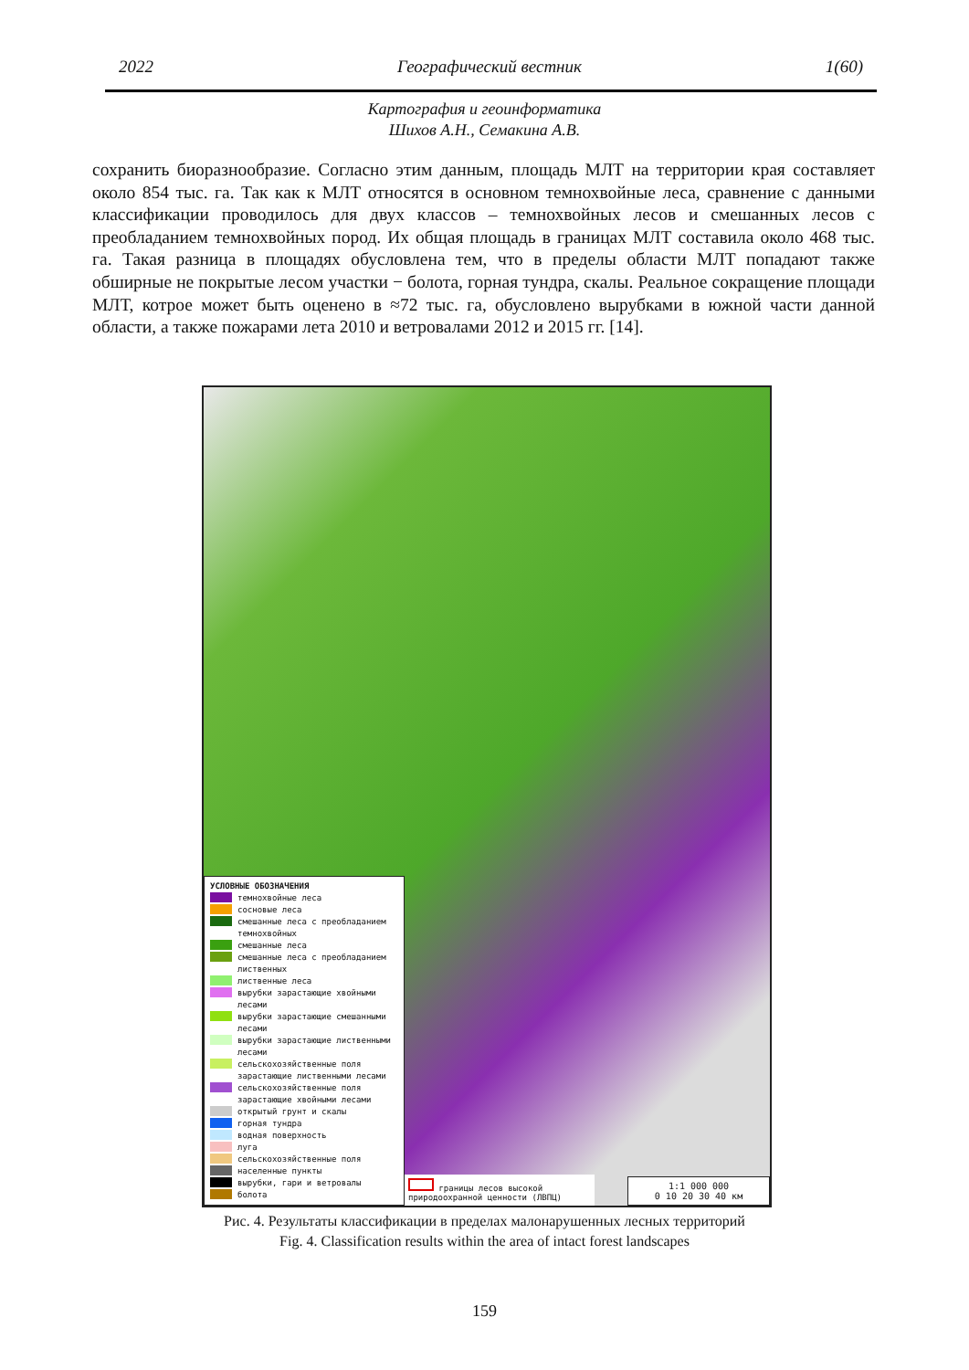2022 Географический вестник 1(60)
Картография и геоинформатика
Шихов А.Н., Семакина А.В.
сохранить биоразнообразие. Согласно этим данным, площадь МЛТ на территории края составляет около 854 тыс. га. Так как к МЛТ относятся в основном темнохвойные леса, сравнение с данными классификации проводилось для двух классов – темнохвойных лесов и смешанных лесов с преобладанием темнохвойных пород. Их общая площадь в границах МЛТ составила около 468 тыс. га. Такая разница в площадях обусловлена тем, что в пределы области МЛТ попадают также обширные не покрытые лесом участки − болота, горная тундра, скалы. Реальное сокращение площади МЛТ, котрое может быть оценено в ≈72 тыс. га, обусловлено вырубками в южной части данной области, а также пожарами лета 2010 и ветровалами 2012 и 2015 гг. [14].
УСЛОВНЫЕ ОБОЗНАЧЕНИЯ
темнохвойные леса
сосновые леса
смешанные леса с преобладанием темнохвойных
смешанные леса
смешанные леса с преобладанием лиственных
лиственные леса
вырубки зарастающие хвойными лесами
вырубки зарастающие смешанными лесами
вырубки зарастающие лиственными лесами
сельскохозяйственные поля зарастающие лиственными лесами
сельскохозяйственные поля зарастающие хвойными лесами
открытый грунт и скалы
горная тундра
водная поверхность
луга
сельскохозяйственные поля
населенные пункты
вырубки, гари и ветровалы
болота
границы лесов высокой природоохранной ценности (ЛВПЦ)
1:1 000 000
0 10 20 30 40 км
Рис. 4. Результаты классификации в пределах малонарушенных лесных территорий
Fig. 4. Classification results within the area of intact forest landscapes
159